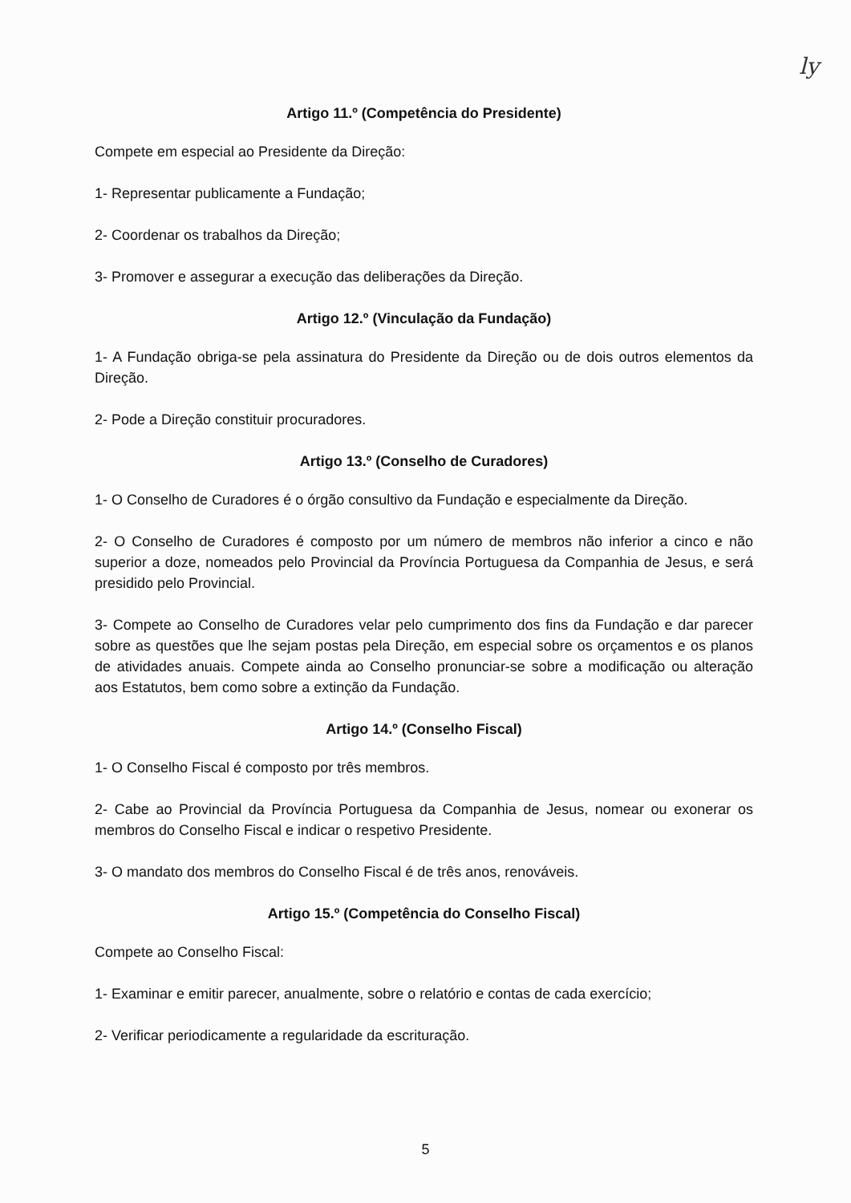ly
Artigo 11.º (Competência do Presidente)
Compete em especial ao Presidente da Direção:
1- Representar publicamente a Fundação;
2- Coordenar os trabalhos da Direção;
3- Promover e assegurar a execução das deliberações da Direção.
Artigo 12.º (Vinculação da Fundação)
1- A Fundação obriga-se pela assinatura do Presidente da Direção ou de dois outros elementos da Direção.
2- Pode a Direção constituir procuradores.
Artigo 13.º (Conselho de Curadores)
1- O Conselho de Curadores é o órgão consultivo da Fundação e especialmente da Direção.
2- O Conselho de Curadores é composto por um número de membros não inferior a cinco e não superior a doze, nomeados pelo Provincial da Província Portuguesa da Companhia de Jesus, e será presidido pelo Provincial.
3- Compete ao Conselho de Curadores velar pelo cumprimento dos fins da Fundação e dar parecer sobre as questões que lhe sejam postas pela Direção, em especial sobre os orçamentos e os planos de atividades anuais. Compete ainda ao Conselho pronunciar-se sobre a modificação ou alteração aos Estatutos, bem como sobre a extinção da Fundação.
Artigo 14.º (Conselho Fiscal)
1- O Conselho Fiscal é composto por três membros.
2- Cabe ao Provincial da Província Portuguesa da Companhia de Jesus, nomear ou exonerar os membros do Conselho Fiscal e indicar o respetivo Presidente.
3- O mandato dos membros do Conselho Fiscal é de três anos, renováveis.
Artigo 15.º (Competência do Conselho Fiscal)
Compete ao Conselho Fiscal:
1- Examinar e emitir parecer, anualmente, sobre o relatório e contas de cada exercício;
2- Verificar periodicamente a regularidade da escrituração.
5